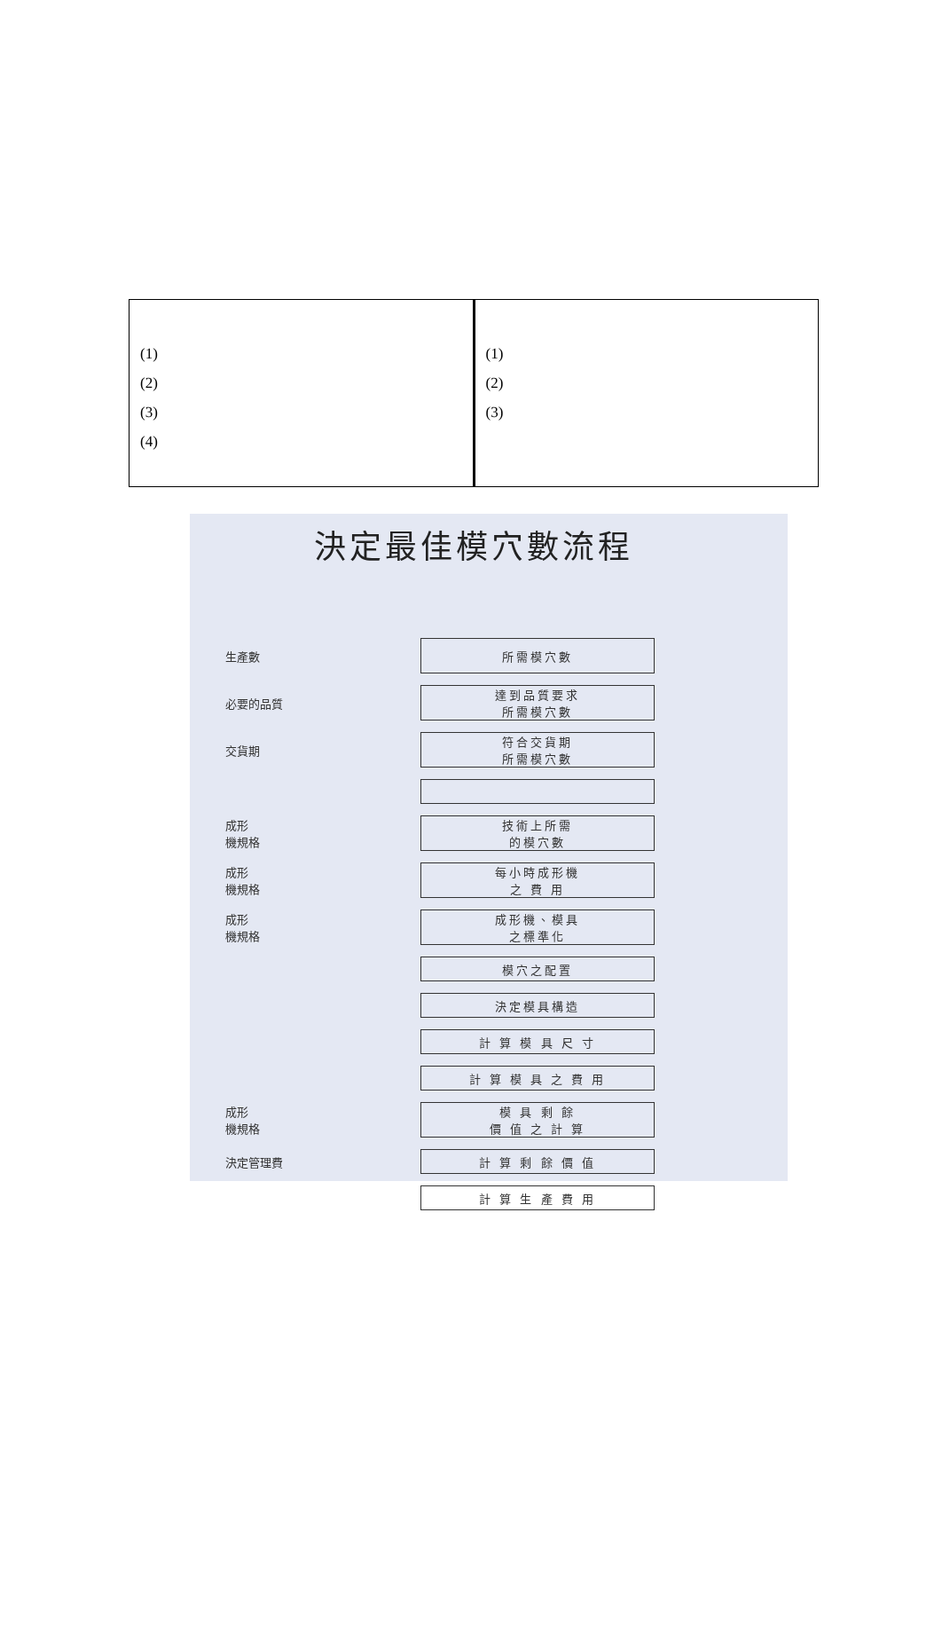| (1) (2) (3) (4) | (1) (2) (3) |
決定最佳模穴數流程
生產數
所需模穴數
必要的品質
達到品質要求
所需模穴數
交貨期
符合交貨期
所需模穴數
成形
機規格
技術上所需
的模穴數
成形
機規格
每小時成形機
之 費 用
成形
機規格
成形機、模具
之標準化
模穴之配置
決定模具構造
計 算 模 具 尺 寸
計 算 模 具 之 費 用
成形
機規格
模 具 剩 餘
價 值 之 計 算
決定管理費
計 算 剩 餘 價 值
計 算 生 產 費 用